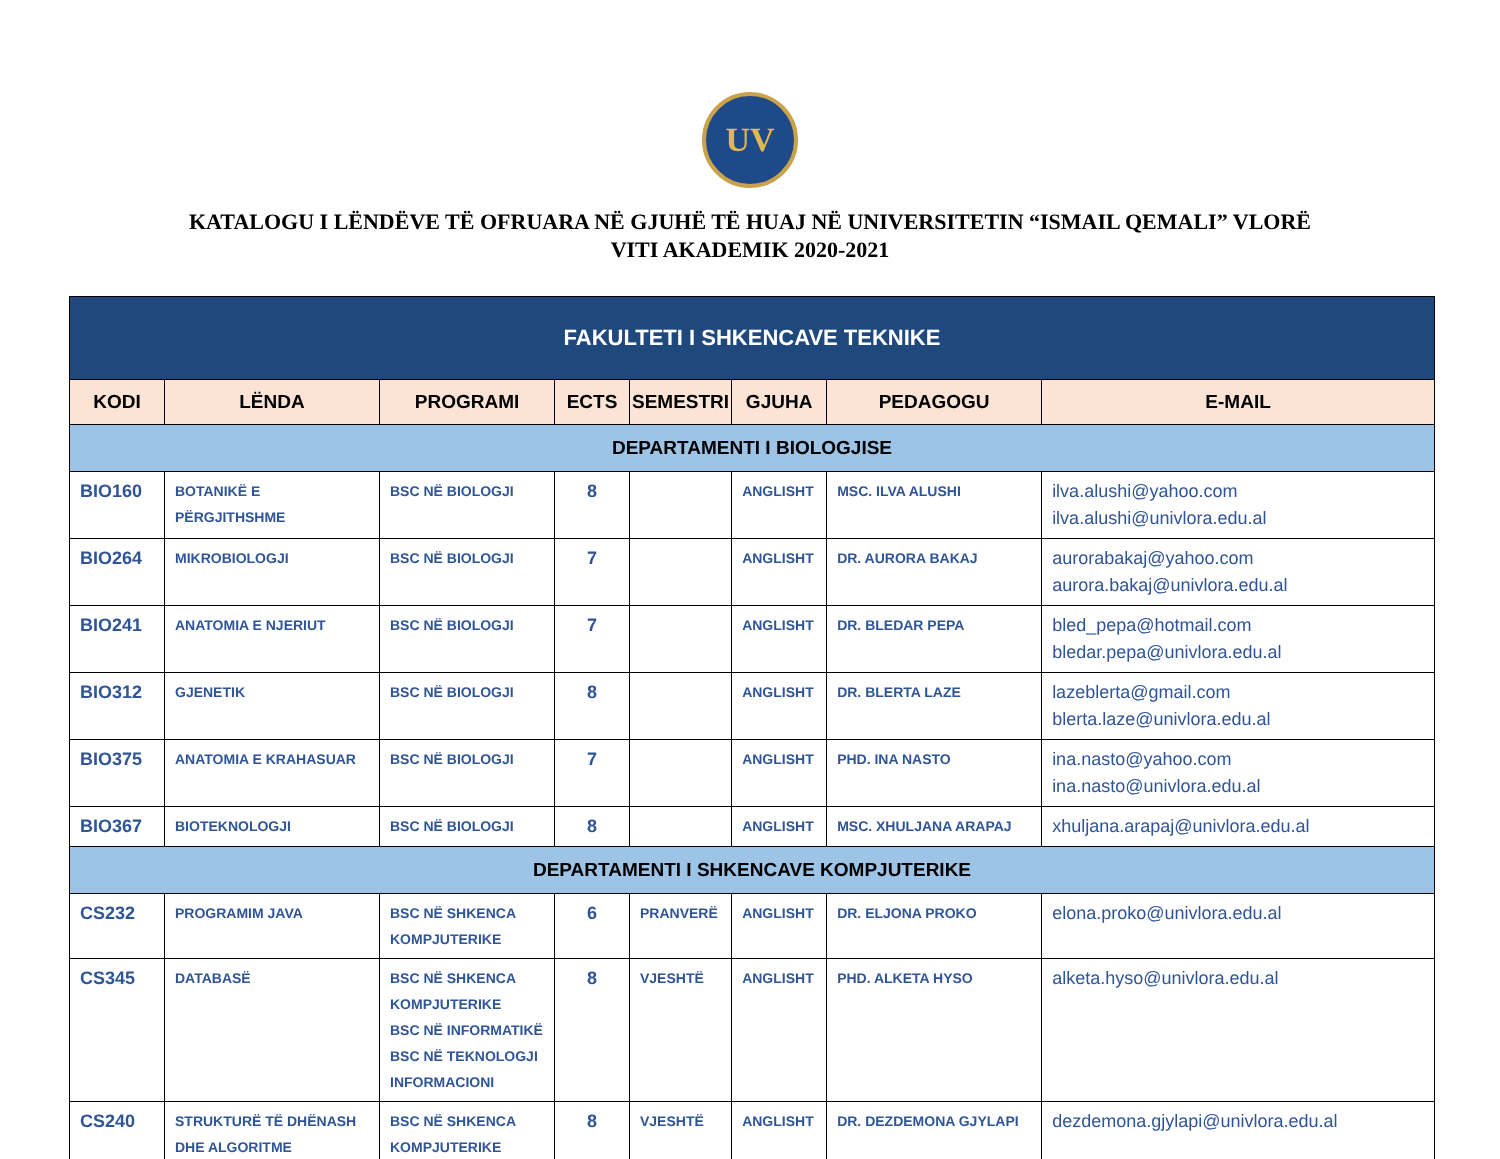UV
KATALOGU I LËNDËVE TË OFRUARA NË GJUHË TË HUAJ NË UNIVERSITETIN “ISMAIL QEMALI” VLORË
VITI AKADEMIK 2020-2021
| FAKULTETI I SHKENCAVE TEKNIKE | | | | | | | |
| KODI | LËNDA | PROGRAMI | ECTS | SEMESTRI | GJUHA | PEDAGOGU | E-MAIL |
| DEPARTAMENTI I BIOLOGJISE | | | | | | | |
| BIO160 | BOTANIKË E PËRGJITHSHME | BSC NË BIOLOGJI | 8 | | ANGLISHT | MSC. ILVA ALUSHI | ilva.alushi@yahoo.com ilva.alushi@univlora.edu.al |
| BIO264 | MIKROBIOLOGJI | BSC NË BIOLOGJI | 7 | | ANGLISHT | DR. AURORA BAKAJ | aurorabakaj@yahoo.com aurora.bakaj@univlora.edu.al |
| BIO241 | ANATOMIA E NJERIUT | BSC NË BIOLOGJI | 7 | | ANGLISHT | DR. BLEDAR PEPA | bled_pepa@hotmail.com bledar.pepa@univlora.edu.al |
| BIO312 | GJENETIK | BSC NË BIOLOGJI | 8 | | ANGLISHT | DR. BLERTA LAZE | lazeblerta@gmail.com blerta.laze@univlora.edu.al |
| BIO375 | ANATOMIA E KRAHASUAR | BSC NË BIOLOGJI | 7 | | ANGLISHT | PHD. INA NASTO | ina.nasto@yahoo.com ina.nasto@univlora.edu.al |
| BIO367 | BIOTEKNOLOGJI | BSC NË BIOLOGJI | 8 | | ANGLISHT | MSC. XHULJANA ARAPAJ | xhuljana.arapaj@univlora.edu.al |
| DEPARTAMENTI I SHKENCAVE KOMPJUTERIKE | | | | | | | |
| CS232 | PROGRAMIM JAVA | BSC NË SHKENCA KOMPJUTERIKE | 6 | PRANVERË | ANGLISHT | DR. ELJONA PROKO | elona.proko@univlora.edu.al |
| CS345 | DATABASË | BSC NË SHKENCA KOMPJUTERIKE BSC NË INFORMATIKË BSC NË TEKNOLOGJI INFORMACIONI | 8 | VJESHTË | ANGLISHT | PHD. ALKETA HYSO | alketa.hyso@univlora.edu.al |
| CS240 | STRUKTURË TË DHËNASH DHE ALGORITME | BSC NË SHKENCA KOMPJUTERIKE | 8 | VJESHTË | ANGLISHT | DR. DEZDEMONA GJYLAPI | dezdemona.gjylapi@univlora.edu.al |